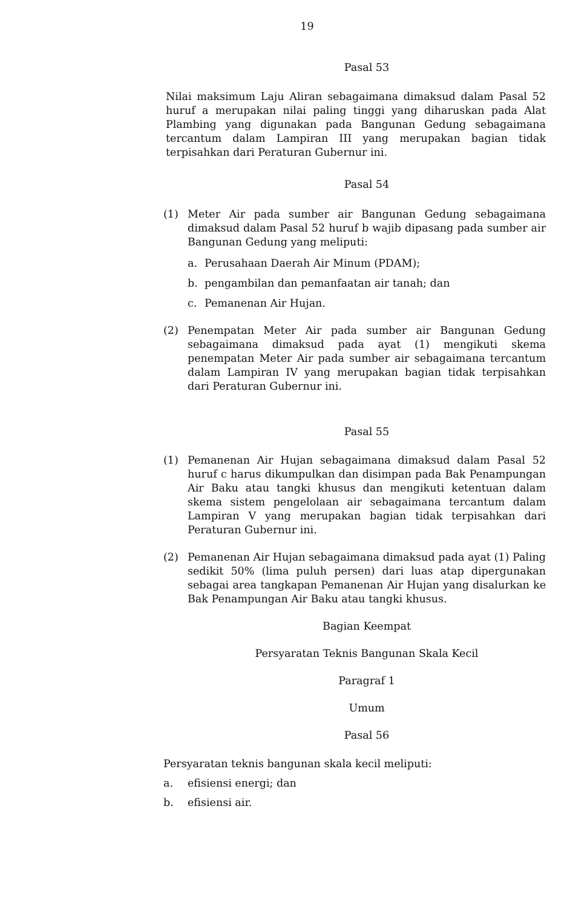19
Pasal 53
Nilai maksimum Laju Aliran sebagaimana dimaksud dalam Pasal 52 huruf a merupakan nilai paling tinggi yang diharuskan pada Alat Plambing yang digunakan pada Bangunan Gedung sebagaimana tercantum dalam Lampiran III yang merupakan bagian tidak terpisahkan dari Peraturan Gubernur ini.
Pasal 54
(1) Meter Air pada sumber air Bangunan Gedung sebagaimana dimaksud dalam Pasal 52 huruf b wajib dipasang pada sumber air Bangunan Gedung yang meliputi:
a. Perusahaan Daerah Air Minum (PDAM);
b. pengambilan dan pemanfaatan air tanah; dan
c. Pemanenan Air Hujan.
(2) Penempatan Meter Air pada sumber air Bangunan Gedung sebagaimana dimaksud pada ayat (1) mengikuti skema penempatan Meter Air pada sumber air sebagaimana tercantum dalam Lampiran IV yang merupakan bagian tidak terpisahkan dari Peraturan Gubernur ini.
Pasal 55
(1) Pemanenan Air Hujan sebagaimana dimaksud dalam Pasal 52 huruf c harus dikumpulkan dan disimpan pada Bak Penampungan Air Baku atau tangki khusus dan mengikuti ketentuan dalam skema sistem pengelolaan air sebagaimana tercantum dalam Lampiran V yang merupakan bagian tidak terpisahkan dari Peraturan Gubernur ini.
(2) Pemanenan Air Hujan sebagaimana dimaksud pada ayat (1) Paling sedikit 50% (lima puluh persen) dari luas atap dipergunakan sebagai area tangkapan Pemanenan Air Hujan yang disalurkan ke Bak Penampungan Air Baku atau tangki khusus.
Bagian Keempat
Persyaratan Teknis Bangunan Skala Kecil
Paragraf 1
Umum
Pasal 56
Persyaratan teknis bangunan skala kecil meliputi:
a. efisiensi energi; dan
b. efisiensi air.